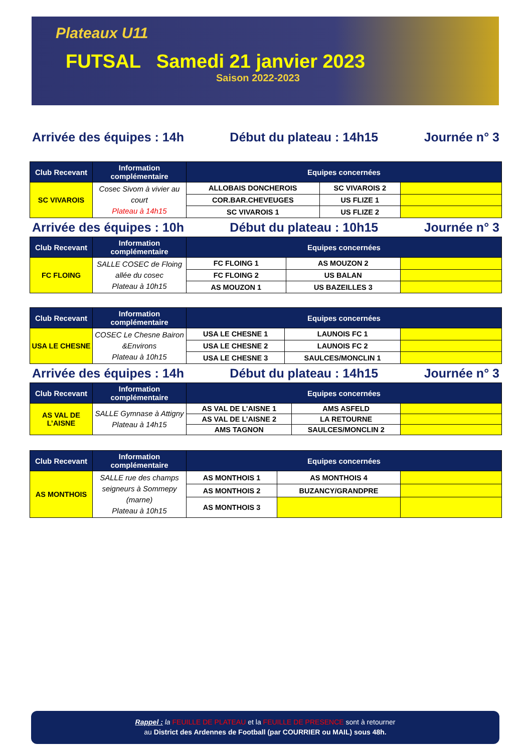Plateaux U11
FUTSAL Samedi 21 janvier 2023
Saison 2022-2023
Arrivée des équipes : 14h Début du plateau : 14h15 Journée n° 3
| Club Recevant | Information complémentaire | Equipes concernées | | |
| --- | --- | --- | --- | --- |
| SC VIVAROIS | Cosec Sivom à vivier au court Plateau à 14h15 | ALLOBAIS DONCHEROIS | SC VIVAROIS 2 | |
| | | COR.BAR.CHEVEUGES | US FLIZE 1 | |
| | | SC VIVAROIS 1 | US FLIZE 2 | |
Arrivée des équipes : 10h Début du plateau : 10h15 Journée n° 3
| Club Recevant | Information complémentaire | Equipes concernées | | |
| --- | --- | --- | --- | --- |
| FC FLOING | SALLE COSEC de Floing allée du cosec Plateau à 10h15 | FC FLOING 1 | AS MOUZON 2 | |
| | | FC FLOING 2 | US BALAN | |
| | | AS MOUZON 1 | US BAZEILLES 3 | |
| Club Recevant | Information complémentaire | Equipes concernées | | |
| --- | --- | --- | --- | --- |
| USA LE CHESNE | COSEC Le Chesne Bairon &Environs Plateau à 10h15 | USA LE CHESNE 1 | LAUNOIS FC 1 | |
| | | USA LE CHESNE 2 | LAUNOIS FC 2 | |
| | | USA LE CHESNE 3 | SAULCES/MONCLIN 1 | |
Arrivée des équipes : 14h Début du plateau : 14h15 Journée n° 3
| Club Recevant | Information complémentaire | Equipes concernées | | |
| --- | --- | --- | --- | --- |
| AS VAL DE L’AISNE | SALLE Gymnase à Attigny Plateau à 14h15 | AS VAL DE L’AISNE 1 | AMS ASFELD | |
| | | AS VAL DE L’AISNE 2 | LA RETOURNE | |
| | | AMS TAGNON | SAULCES/MONCLIN 2 | |
| Club Recevant | Information complémentaire | Equipes concernées | | |
| --- | --- | --- | --- | --- |
| AS MONTHOIS | SALLE rue des champs seigneurs à Sommepy (marne) Plateau à 10h15 | AS MONTHOIS 1 | AS MONTHOIS 4 | |
| | | AS MONTHOIS 2 | BUZANCY/GRANDPRE | |
| | | AS MONTHOIS 3 | | |
Rappel : la FEUILLE DE PLATEAU et la FEUILLE DE PRESENCE sont à retourner
au District des Ardennes de Football (par COURRIER ou MAIL) sous 48h.